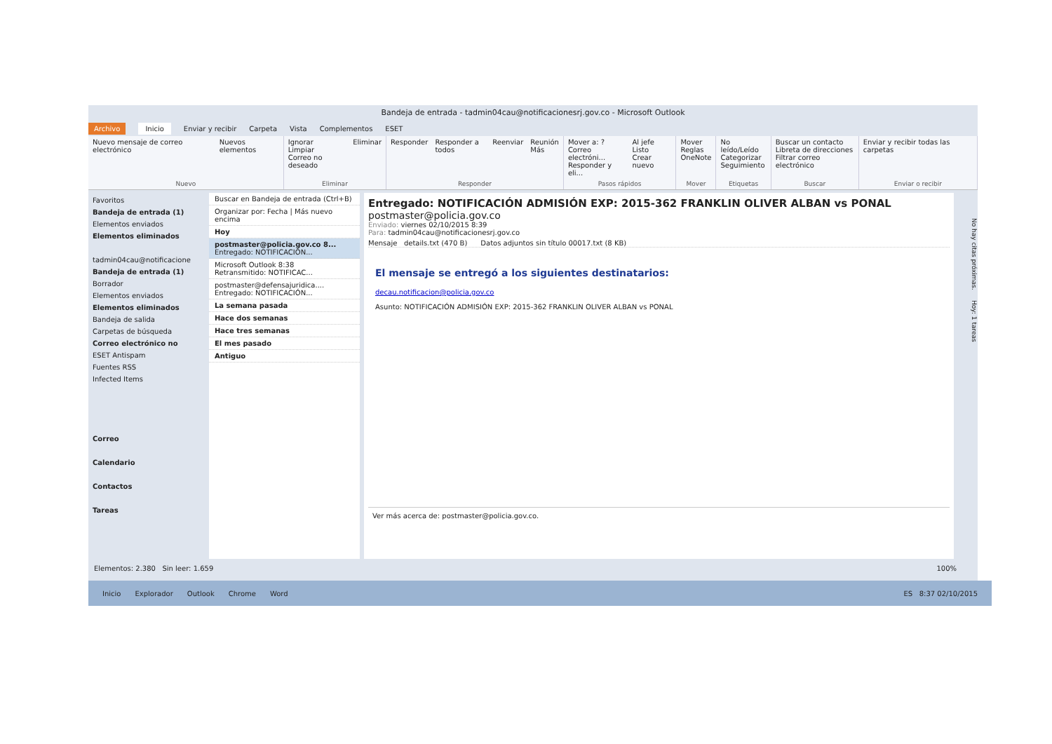Bandeja de entrada - tadmin04cau@notificacionesrj.gov.co - Microsoft Outlook
Archivo Inicio Enviar y recibir Carpeta Vista Complementos ESET
Nuevo mensaje de correo electrónico Nuevos elementos
Nuevo
Ignorar
Limpiar
Correo no deseado Eliminar
Eliminar
Responder Responder a todos Reenviar Reunión
Más
Responder
Mover a: ?
Correo electróni...
Responder y eli... Al jefe
Listo
Crear nuevo
Pasos rápidos
Mover
Reglas
OneNote
Mover
No leído/Leído
Categorizar
Seguimiento
Etiquetas
Buscar un contacto
Libreta de direcciones
Filtrar correo electrónico
Buscar
Enviar y recibir todas las carpetas
Enviar o recibir
Favoritos
Bandeja de entrada (1)
Elementos enviados
Elementos eliminados
tadmin04cau@notificacione
Bandeja de entrada (1)
Borrador
Elementos enviados
Elementos eliminados
Bandeja de salida
Carpetas de búsqueda
Correo electrónico no
ESET Antispam
Fuentes RSS
Infected Items
Correo
Calendario
Contactos
Tareas
Buscar en Bandeja de entrada (Ctrl+B)
Organizar por: Fecha | Más nuevo encima
Hoy
postmaster@policia.gov.co 8...
Entregado: NOTIFICACIÓN...
Microsoft Outlook 8:38
Retransmitido: NOTIFICAC...
postmaster@defensajuridica....
Entregado: NOTIFICACIÓN...
La semana pasada
Hace dos semanas
Hace tres semanas
El mes pasado
Antiguo
Entregado: NOTIFICACIÓN ADMISIÓN EXP: 2015-362 FRANKLIN OLIVER ALBAN vs PONAL
postmaster@policia.gov.co
Enviado: viernes 02/10/2015 8:39
Para: tadmin04cau@notificacionesrj.gov.co
Mensaje details.txt (470 B) Datos adjuntos sin título 00017.txt (8 KB)
El mensaje se entregó a los siguientes destinatarios:
decau.notificacion@policia.gov.co
Asunto: NOTIFICACIÓN ADMISIÓN EXP: 2015-362 FRANKLIN OLIVER ALBAN vs PONAL
Ver más acerca de: postmaster@policia.gov.co.
No hay citas próximas. Hoy: 1 tareas
Elementos: 2.380 Sin leer: 1.659 100%
Inicio Explorador Outlook Chrome Word ES 8:37 02/10/2015